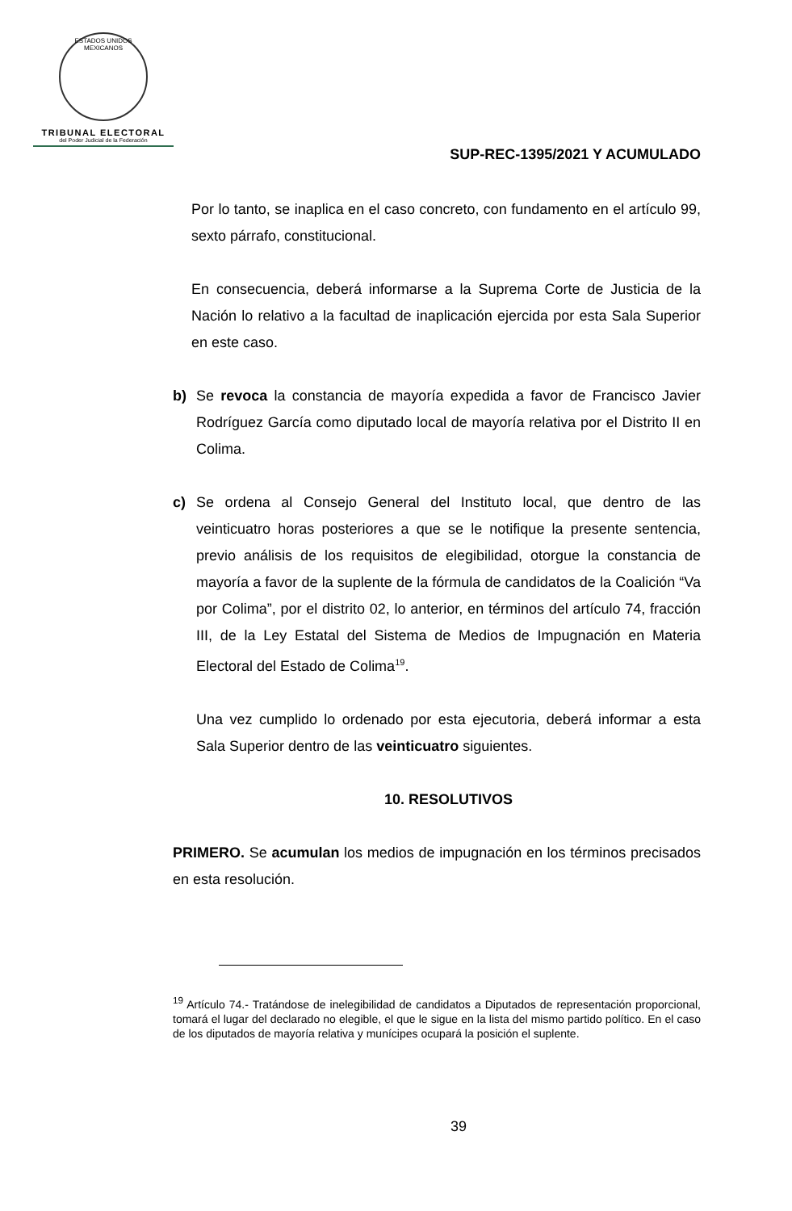ESTADOS UNIDOS MEXICANOS
TRIBUNAL ELECTORAL
del Poder Judicial de la Federación
SUP-REC-1395/2021 Y ACUMULADO
Por lo tanto, se inaplica en el caso concreto, con fundamento en el artículo 99, sexto párrafo, constitucional.
En consecuencia, deberá informarse a la Suprema Corte de Justicia de la Nación lo relativo a la facultad de inaplicación ejercida por esta Sala Superior en este caso.
b) Se revoca la constancia de mayoría expedida a favor de Francisco Javier Rodríguez García como diputado local de mayoría relativa por el Distrito II en Colima.
c) Se ordena al Consejo General del Instituto local, que dentro de las veinticuatro horas posteriores a que se le notifique la presente sentencia, previo análisis de los requisitos de elegibilidad, otorgue la constancia de mayoría a favor de la suplente de la fórmula de candidatos de la Coalición “Va por Colima”, por el distrito 02, lo anterior, en términos del artículo 74, fracción III, de la Ley Estatal del Sistema de Medios de Impugnación en Materia Electoral del Estado de Colima<sup>19</sup>.
Una vez cumplido lo ordenado por esta ejecutoria, deberá informar a esta Sala Superior dentro de las veinticuatro siguientes.
10. RESOLUTIVOS
PRIMERO. Se acumulan los medios de impugnación en los términos precisados en esta resolución.
<sup>19</sup> Artículo 74.- Tratándose de inelegibilidad de candidatos a Diputados de representación proporcional, tomará el lugar del declarado no elegible, el que le sigue en la lista del mismo partido político. En el caso de los diputados de mayoría relativa y munícipes ocupará la posición el suplente.
39